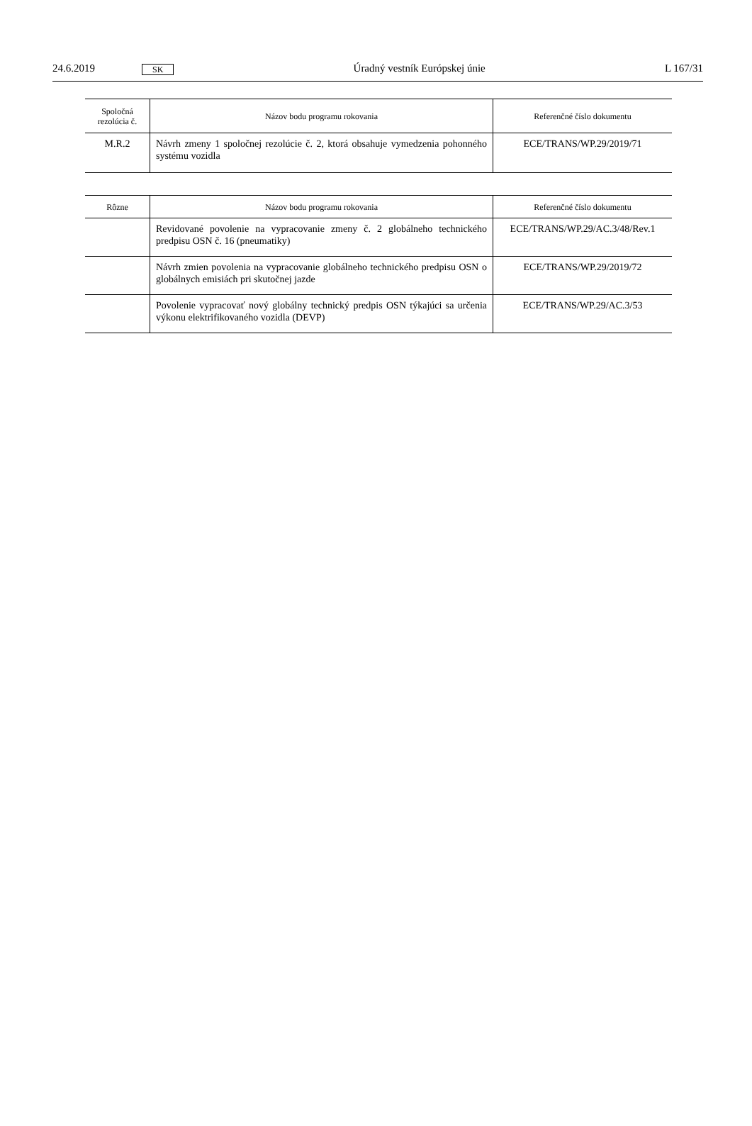24.6.2019 SK Úradný vestník Európskej únie L 167/31
| Spoločná rezolúcia č. | Názov bodu programu rokovania | Referenčné číslo dokumentu |
| --- | --- | --- |
| M.R.2 | Návrh zmeny 1 spoločnej rezolúcie č. 2, ktorá obsahuje vymedzenia pohonného systému vozidla | ECE/TRANS/WP.29/2019/71 |
| Rôzne | Názov bodu programu rokovania | Referenčné číslo dokumentu |
| --- | --- | --- |
| | Revidované povolenie na vypracovanie zmeny č. 2 globálneho technického predpisu OSN č. 16 (pneumatiky) | ECE/TRANS/WP.29/AC.3/48/Rev.1 |
| | Návrh zmien povolenia na vypracovanie globálneho technického predpisu OSN o globálnych emisiách pri skutočnej jazde | ECE/TRANS/WP.29/2019/72 |
| | Povolenie vypracovať nový globálny technický predpis OSN týkajúci sa určenia výkonu elektrifikovaného vozidla (DEVP) | ECE/TRANS/WP.29/AC.3/53 |